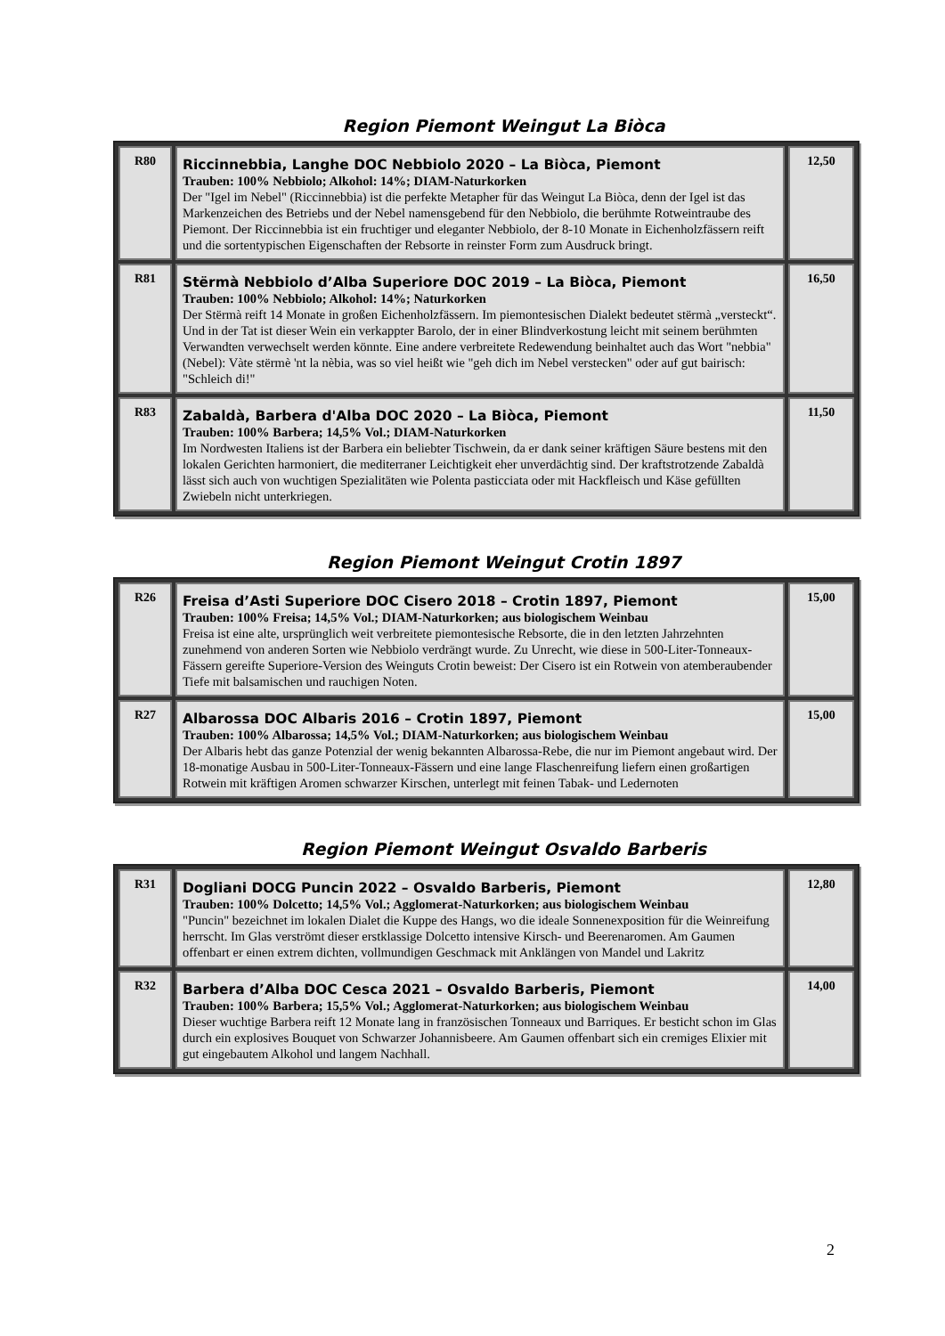Region Piemont Weingut La Biòca
| R80 | Riccinnebbia, Langhe DOC Nebbiolo 2020 – La Biòca, Piemont Trauben: 100% Nebbiolo; Alkohol: 14%; DIAM-Naturkorken Der "Igel im Nebel" (Riccinnebbia) ist die perfekte Metapher für das Weingut La Biòca, denn der Igel ist das Markenzeichen des Betriebs und der Nebel namensgebend für den Nebbiolo, die berühmte Rotweintraube des Piemont. Der Riccinnebbia ist ein fruchtiger und eleganter Nebbiolo, der 8-10 Monate in Eichenholzfässern reift und die sortentypischen Eigenschaften der Rebsorte in reinster Form zum Ausdruck bringt. | 12,50 |
| R81 | Stërmà Nebbiolo d’Alba Superiore DOC 2019 – La Biòca, Piemont Trauben: 100% Nebbiolo; Alkohol: 14%; Naturkorken Der Stërmà reift 14 Monate in großen Eichenholzfässern. Im piemontesischen Dialekt bedeutet stërmà „versteckt“. Und in der Tat ist dieser Wein ein verkappter Barolo, der in einer Blindverkostung leicht mit seinem berühmten Verwandten verwechselt werden könnte. Eine andere verbreitete Redewendung beinhaltet auch das Wort "nebbia" (Nebel): Vàte stërmè 'nt la nèbia, was so viel heißt wie "geh dich im Nebel verstecken" oder auf gut bairisch: "Schleich di!" | 16,50 |
| R83 | Zabaldà, Barbera d'Alba DOC 2020 – La Biòca, Piemont Trauben: 100% Barbera; 14,5% Vol.; DIAM-Naturkorken Im Nordwesten Italiens ist der Barbera ein beliebter Tischwein, da er dank seiner kräftigen Säure bestens mit den lokalen Gerichten harmoniert, die mediterraner Leichtigkeit eher unverdächtig sind. Der kraftstrotzende Zabaldà lässt sich auch von wuchtigen Spezialitäten wie Polenta pasticciata oder mit Hackfleisch und Käse gefüllten Zwiebeln nicht unterkriegen. | 11,50 |
Region Piemont Weingut Crotin 1897
| R26 | Freisa d’Asti Superiore DOC Cisero 2018 – Crotin 1897, Piemont Trauben: 100% Freisa; 14,5% Vol.; DIAM-Naturkorken; aus biologischem Weinbau Freisa ist eine alte, ursprünglich weit verbreitete piemontesische Rebsorte, die in den letzten Jahrzehnten zunehmend von anderen Sorten wie Nebbiolo verdrängt wurde. Zu Unrecht, wie diese in 500-Liter-Tonneaux-Fässern gereifte Superiore-Version des Weinguts Crotin beweist: Der Cisero ist ein Rotwein von atemberaubender Tiefe mit balsamischen und rauchigen Noten. | 15,00 |
| R27 | Albarossa DOC Albaris 2016 – Crotin 1897, Piemont Trauben: 100% Albarossa; 14,5% Vol.; DIAM-Naturkorken; aus biologischem Weinbau Der Albaris hebt das ganze Potenzial der wenig bekannten Albarossa-Rebe, die nur im Piemont angebaut wird. Der 18-monatige Ausbau in 500-Liter-Tonneaux-Fässern und eine lange Flaschenreifung liefern einen großartigen Rotwein mit kräftigen Aromen schwarzer Kirschen, unterlegt mit feinen Tabak- und Ledernoten | 15,00 |
Region Piemont Weingut Osvaldo Barberis
| R31 | Dogliani DOCG Puncin 2022 – Osvaldo Barberis, Piemont Trauben: 100% Dolcetto; 14,5% Vol.; Agglomerat-Naturkorken; aus biologischem Weinbau "Puncin" bezeichnet im lokalen Dialet die Kuppe des Hangs, wo die ideale Sonnenexposition für die Weinreifung herrscht. Im Glas verströmt dieser erstklassige Dolcetto intensive Kirsch- und Beerenaromen. Am Gaumen offenbart er einen extrem dichten, vollmundigen Geschmack mit Anklängen von Mandel und Lakritz | 12,80 |
| R32 | Barbera d’Alba DOC Cesca 2021 – Osvaldo Barberis, Piemont Trauben: 100% Barbera; 15,5% Vol.; Agglomerat-Naturkorken; aus biologischem Weinbau Dieser wuchtige Barbera reift 12 Monate lang in französischen Tonneaux und Barriques. Er besticht schon im Glas durch ein explosives Bouquet von Schwarzer Johannisbeere. Am Gaumen offenbart sich ein cremiges Elixier mit gut eingebautem Alkohol und langem Nachhall. | 14,00 |
2